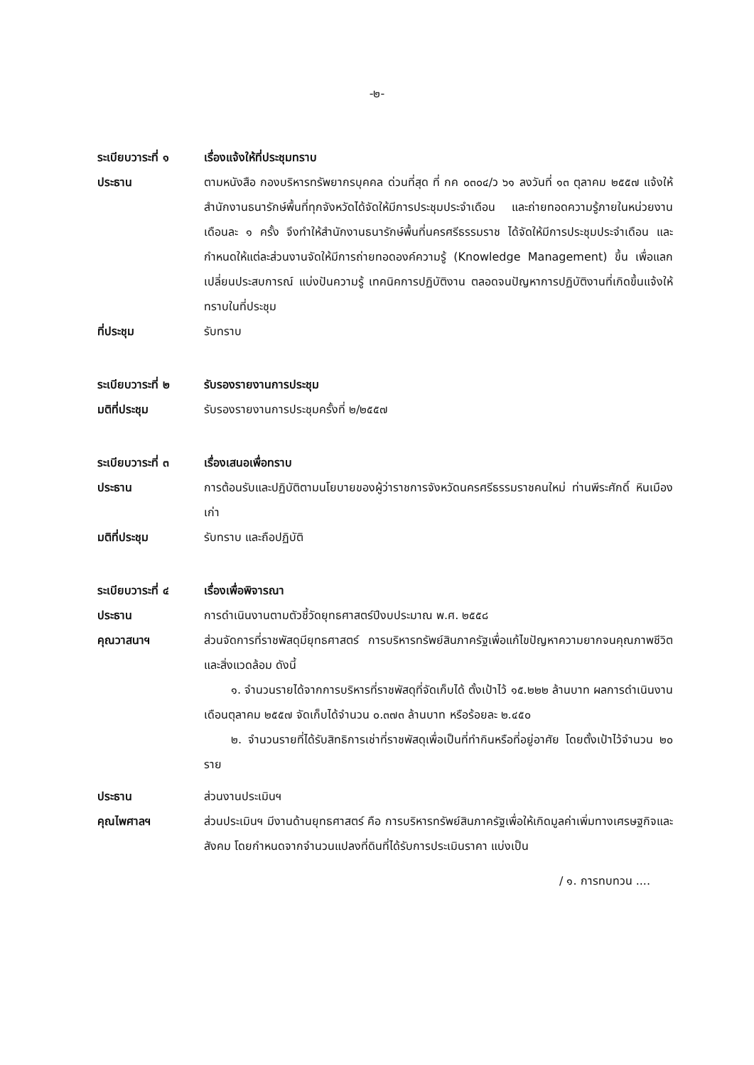-๒-
ระเบียบวาระที่ ๑
เรื่องแจ้งให้ที่ประชุมทราบ
ประธาน ตามหนังสือ กองบริหารทรัพยากรบุคคล ด่วนที่สุด ที่ กค ๐๓๐๔/ว ๖๑ ลงวันที่ ๑๓ ตุลาคม ๒๕๕๗ แจ้งให้สำนักงานธนารักษ์พื้นที่ทุกจังหวัดได้จัดให้มีการประชุมประจำเดือน และถ่ายทอดความรู้ภายในหน่วยงาน เดือนละ ๑ ครั้ง จึงทำให้สำนักงานธนารักษ์พื้นที่นครศรีธรรมราช ได้จัดให้มีการประชุมประจำเดือน และกำหนดให้แต่ละส่วนงานจัดให้มีการถ่ายทอดองค์ความรู้ (Knowledge Management) ขึ้น เพื่อแลกเปลี่ยนประสบการณ์ แบ่งปันความรู้ เทคนิคการปฏิบัติงาน ตลอดจนปัญหาการปฏิบัติงานที่เกิดขึ้นแจ้งให้ทราบในที่ประชุม
ที่ประชุม รับทราบ
ระเบียบวาระที่ ๒
รับรองรายงานการประชุม
มติที่ประชุม รับรองรายงานการประชุมครั้งที่ ๒/๒๕๕๗
ระเบียบวาระที่ ๓
เรื่องเสนอเพื่อทราบ
ประธาน การต้อนรับและปฏิบัติตามนโยบายของผู้ว่าราชการจังหวัดนครศรีธรรมราชคนใหม่ ท่านพีระศักดิ์ หินเมืองเก่า
มติที่ประชุม รับทราบ และถือปฏิบัติ
ระเบียบวาระที่ ๔
เรื่องเพื่อพิจารณา
ประธาน การดำเนินงานตามตัวชี้วัดยุทธศาสตร์ปีงบประมาณ พ.ศ. ๒๕๕๘
คุณวาสนาฯ ส่วนจัดการที่ราชพัสดุมียุทธศาสตร์ การบริหารทรัพย์สินภาครัฐเพื่อแก้ไขปัญหาความยากจนคุณภาพชีวิต และสิ่งแวดล้อม ดังนี้
๑. จำนวนรายได้จากการบริหารที่ราชพัสดุที่จัดเก็บได้ ตั้งเป้าไว้ ๑๕.๒๒๒ ล้านบาท ผลการดำเนินงาน เดือนตุลาคม ๒๕๕๗ จัดเก็บได้จำนวน ๐.๓๗๓ ล้านบาท หรือร้อยละ ๒.๔๕๐
๒. จำนวนรายที่ได้รับสิทธิการเช่าที่ราชพัสดุเพื่อเป็นที่ทำกินหรือที่อยู่อาศัย โดยตั้งเป้าไว้จำนวน ๒๐ ราย
ประธาน ส่วนงานประเมินฯ
คุณไพศาลฯ ส่วนประเมินฯ มีงานด้านยุทธศาสตร์ คือ การบริหารทรัพย์สินภาครัฐเพื่อให้เกิดมูลค่าเพิ่มทางเศรษฐกิจและสังคม โดยกำหนดจากจำนวนแปลงที่ดินที่ได้รับการประเมินราคา แบ่งเป็น
/ ๑. การทบทวน ....